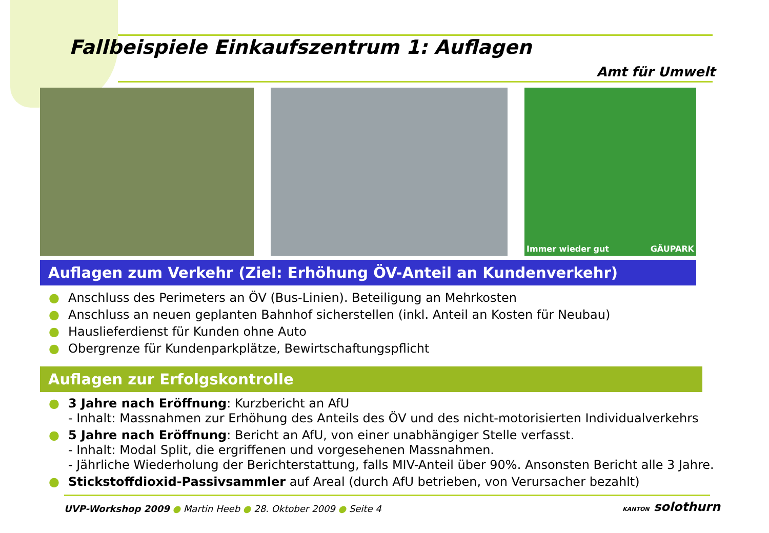Fallbeispiele Einkaufszentrum 1: Auflagen
Amt für Umwelt
Immer wieder gut GÄUPARK
Auflagen zum Verkehr (Ziel: Erhöhung ÖV-Anteil an Kundenverkehr)
● Anschluss des Perimeters an ÖV (Bus-Linien). Beteiligung an Mehrkosten
● Anschluss an neuen geplanten Bahnhof sicherstellen (inkl. Anteil an Kosten für Neubau)
● Hauslieferdienst für Kunden ohne Auto
● Obergrenze für Kundenparkplätze, Bewirtschaftungspflicht
Auflagen zur Erfolgskontrolle
● 3 Jahre nach Eröffnung: Kurzbericht an AfU
- Inhalt: Massnahmen zur Erhöhung des Anteils des ÖV und des nicht-motorisierten Individualverkehrs
● 5 Jahre nach Eröffnung: Bericht an AfU, von einer unabhängiger Stelle verfasst.
- Inhalt: Modal Split, die ergriffenen und vorgesehenen Massnahmen.
- Jährliche Wiederholung der Berichterstattung, falls MIV-Anteil über 90%. Ansonsten Bericht alle 3 Jahre.
● Stickstoffdioxid-Passivsammler auf Areal (durch AfU betrieben, von Verursacher bezahlt)
UVP-Workshop 2009 ● Martin Heeb ● 28. Oktober 2009 ● Seite 4
KANTON solothurn